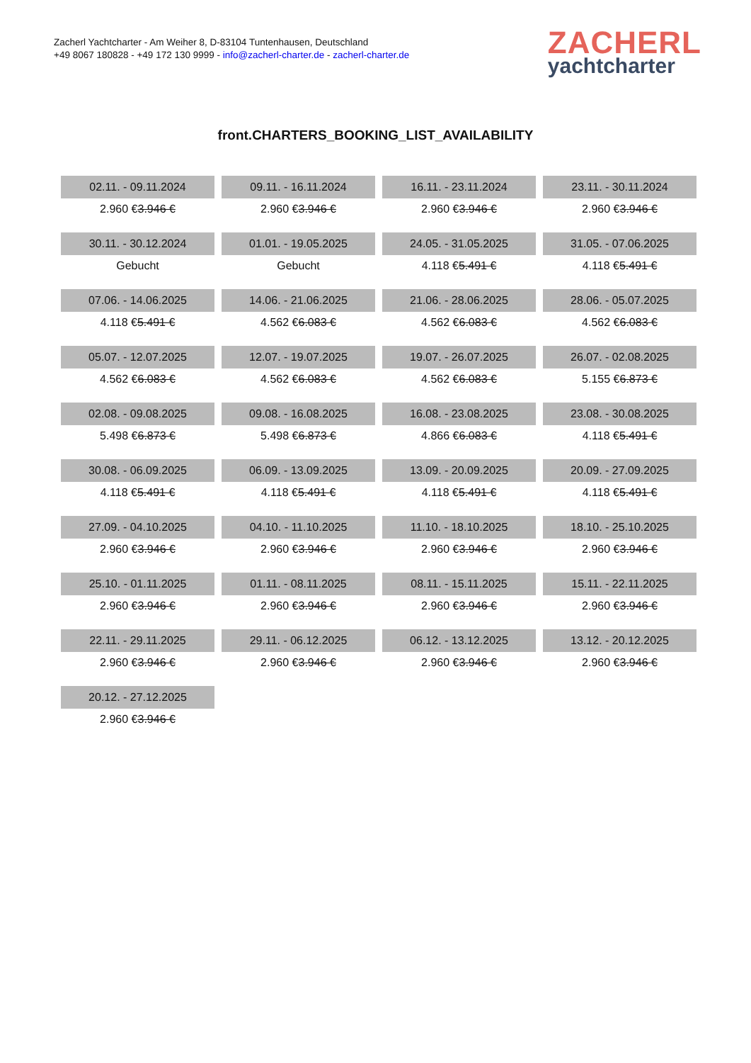Zacherl Yachtcharter - Am Weiher 8, D-83104 Tuntenhausen, Deutschland
+49 8067 180828 - +49 172 130 9999 - info@zacherl-charter.de - zacherl-charter.de
ZACHERL
yachtcharter
front.CHARTERS_BOOKING_LIST_AVAILABILITY
| 02.11. - 09.11.2024 | 09.11. - 16.11.2024 | 16.11. - 23.11.2024 | 23.11. - 30.11.2024 |
| 2.960 € 3.946 € | 2.960 € 3.946 € | 2.960 € 3.946 € | 2.960 € 3.946 € |
| 30.11. - 30.12.2024 | 01.01. - 19.05.2025 | 24.05. - 31.05.2025 | 31.05. - 07.06.2025 |
| Gebucht | Gebucht | 4.118 € 5.491 € | 4.118 € 5.491 € |
| 07.06. - 14.06.2025 | 14.06. - 21.06.2025 | 21.06. - 28.06.2025 | 28.06. - 05.07.2025 |
| 4.118 € 5.491 € | 4.562 € 6.083 € | 4.562 € 6.083 € | 4.562 € 6.083 € |
| 05.07. - 12.07.2025 | 12.07. - 19.07.2025 | 19.07. - 26.07.2025 | 26.07. - 02.08.2025 |
| 4.562 € 6.083 € | 4.562 € 6.083 € | 4.562 € 6.083 € | 5.155 € 6.873 € |
| 02.08. - 09.08.2025 | 09.08. - 16.08.2025 | 16.08. - 23.08.2025 | 23.08. - 30.08.2025 |
| 5.498 € 6.873 € | 5.498 € 6.873 € | 4.866 € 6.083 € | 4.118 € 5.491 € |
| 30.08. - 06.09.2025 | 06.09. - 13.09.2025 | 13.09. - 20.09.2025 | 20.09. - 27.09.2025 |
| 4.118 € 5.491 € | 4.118 € 5.491 € | 4.118 € 5.491 € | 4.118 € 5.491 € |
| 27.09. - 04.10.2025 | 04.10. - 11.10.2025 | 11.10. - 18.10.2025 | 18.10. - 25.10.2025 |
| 2.960 € 3.946 € | 2.960 € 3.946 € | 2.960 € 3.946 € | 2.960 € 3.946 € |
| 25.10. - 01.11.2025 | 01.11. - 08.11.2025 | 08.11. - 15.11.2025 | 15.11. - 22.11.2025 |
| 2.960 € 3.946 € | 2.960 € 3.946 € | 2.960 € 3.946 € | 2.960 € 3.946 € |
| 22.11. - 29.11.2025 | 29.11. - 06.12.2025 | 06.12. - 13.12.2025 | 13.12. - 20.12.2025 |
| 2.960 € 3.946 € | 2.960 € 3.946 € | 2.960 € 3.946 € | 2.960 € 3.946 € |
| 20.12. - 27.12.2025 | | | |
| 2.960 € 3.946 € | | | |